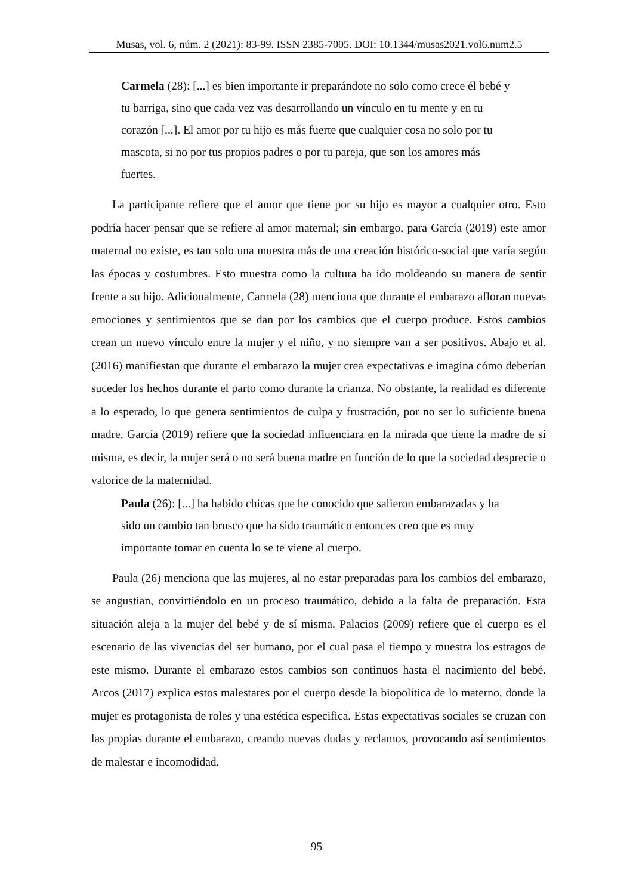Musas, vol. 6, núm. 2 (2021): 83-99. ISSN 2385-7005. DOI: 10.1344/musas2021.vol6.num2.5
Carmela (28): [...] es bien importante ir preparándote no solo como crece él bebé y tu barriga, sino que cada vez vas desarrollando un vínculo en tu mente y en tu corazón [...]. El amor por tu hijo es más fuerte que cualquier cosa no solo por tu mascota, si no por tus propios padres o por tu pareja, que son los amores más fuertes.
La participante refiere que el amor que tiene por su hijo es mayor a cualquier otro. Esto podría hacer pensar que se refiere al amor maternal; sin embargo, para García (2019) este amor maternal no existe, es tan solo una muestra más de una creación histórico-social que varía según las épocas y costumbres. Esto muestra como la cultura ha ido moldeando su manera de sentir frente a su hijo. Adicionalmente, Carmela (28) menciona que durante el embarazo afloran nuevas emociones y sentimientos que se dan por los cambios que el cuerpo produce. Estos cambios crean un nuevo vínculo entre la mujer y el niño, y no siempre van a ser positivos. Abajo et al. (2016) manifiestan que durante el embarazo la mujer crea expectativas e imagina cómo deberían suceder los hechos durante el parto como durante la crianza. No obstante, la realidad es diferente a lo esperado, lo que genera sentimientos de culpa y frustración, por no ser lo suficiente buena madre. García (2019) refiere que la sociedad influenciara en la mirada que tiene la madre de sí misma, es decir, la mujer será o no será buena madre en función de lo que la sociedad desprecie o valorice de la maternidad.
Paula (26): [...] ha habido chicas que he conocido que salieron embarazadas y ha sido un cambio tan brusco que ha sido traumático entonces creo que es muy importante tomar en cuenta lo se te viene al cuerpo.
Paula (26) menciona que las mujeres, al no estar preparadas para los cambios del embarazo, se angustian, convirtiéndolo en un proceso traumático, debido a la falta de preparación. Esta situación aleja a la mujer del bebé y de sí misma. Palacios (2009) refiere que el cuerpo es el escenario de las vivencias del ser humano, por el cual pasa el tiempo y muestra los estragos de este mismo. Durante el embarazo estos cambios son continuos hasta el nacimiento del bebé. Arcos (2017) explica estos malestares por el cuerpo desde la biopolítica de lo materno, donde la mujer es protagonista de roles y una estética especifica. Estas expectativas sociales se cruzan con las propias durante el embarazo, creando nuevas dudas y reclamos, provocando así sentimientos de malestar e incomodidad.
95